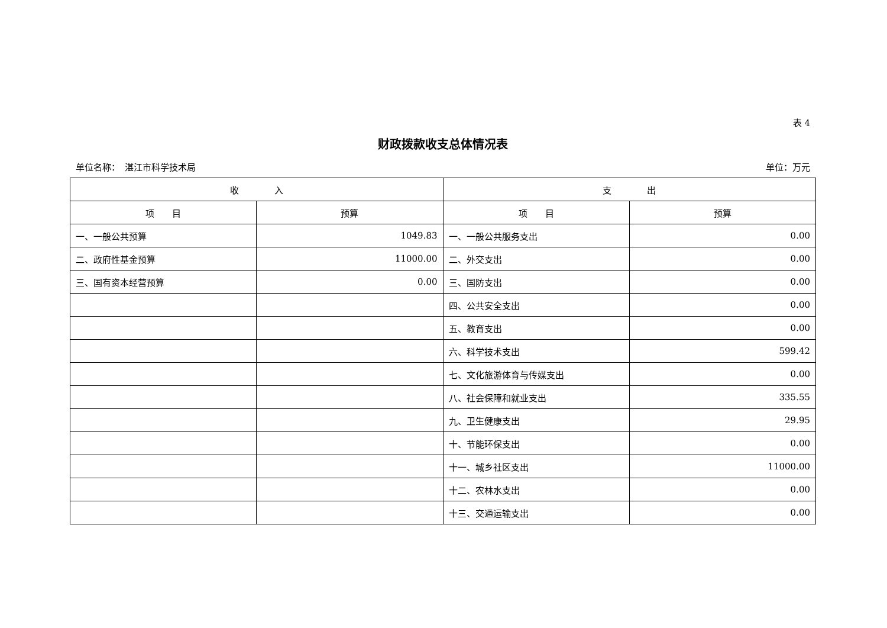表 4
财政拨款收支总体情况表
单位名称：　湛江市科学技术局 单位：万元
| 收 入 | | 支 出 | |
| --- | --- | --- | --- |
| 项 目 | 预算 | 项 目 | 预算 |
| 一、一般公共预算 | 1049.83 | 一、一般公共服务支出 | 0.00 |
| 二、政府性基金预算 | 11000.00 | 二、外交支出 | 0.00 |
| 三、国有资本经营预算 | 0.00 | 三、国防支出 | 0.00 |
| | | 四、公共安全支出 | 0.00 |
| | | 五、教育支出 | 0.00 |
| | | 六、科学技术支出 | 599.42 |
| | | 七、文化旅游体育与传媒支出 | 0.00 |
| | | 八、社会保障和就业支出 | 335.55 |
| | | 九、卫生健康支出 | 29.95 |
| | | 十、节能环保支出 | 0.00 |
| | | 十一、城乡社区支出 | 11000.00 |
| | | 十二、农林水支出 | 0.00 |
| | | 十三、交通运输支出 | 0.00 |